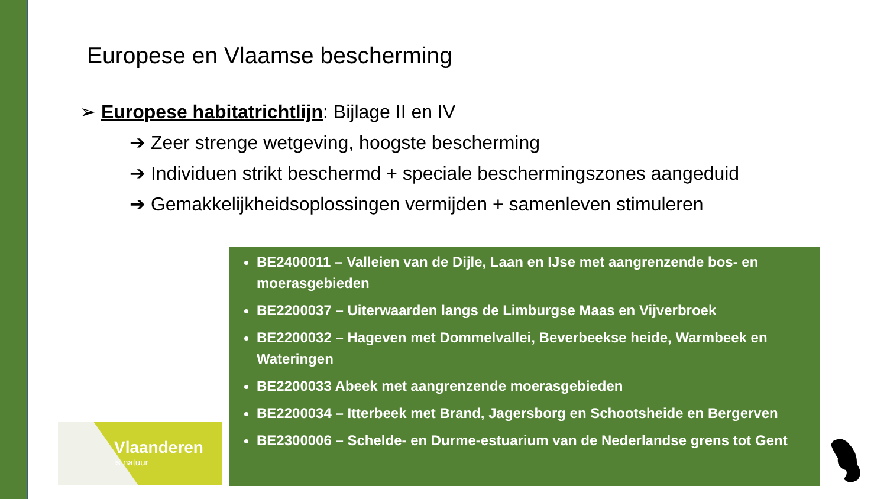Europese en Vlaamse bescherming
➢ Europese habitatrichtlijn: Bijlage II en IV
➔ Zeer strenge wetgeving, hoogste bescherming
➔ Individuen strikt beschermd + speciale beschermingszones aangeduid
➔ Gemakkelijkheidsoplossingen vermijden + samenleven stimuleren
BE2400011 – Valleien van de Dijle, Laan en IJse met aangrenzende bos- en moerasgebieden
BE2200037 – Uiterwaarden langs de Limburgse Maas en Vijverbroek
BE2200032 – Hageven met Dommelvallei, Beverbeekse heide, Warmbeek en Wateringen
BE2200033 Abeek met aangrenzende moerasgebieden
BE2200034 – Itterbeek met Brand, Jagersborg en Schootsheide en Bergerven
BE2300006 – Schelde- en Durme-estuarium van de Nederlandse grens tot Gent
Vlaanderen
is natuur